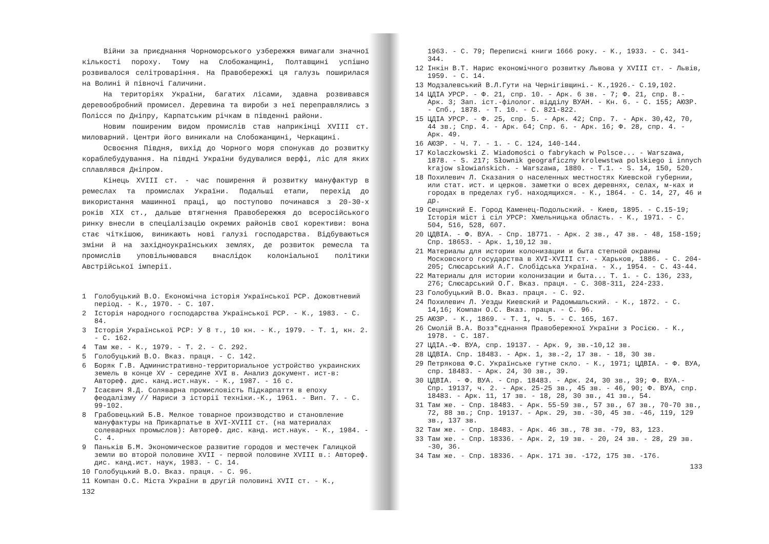Війни за приєднання Чорноморського узбережжя вимагали значної кількості пороху. Тому на Слобожанщині, Полтавщині успішно розвивалося селітроваріння. На Правобережжі ця галузь поширилася на Волині й півночі Галичини.
На територіях України, багатих лісами, здавна розвивався деревообробний промисел. Деревина та вироби з неї переправлялись з Полісся по Дніпру, Карпатським річкам в південні райони.
Новим поширеним видом промислів став наприкінці XVIII ст. миловарний. Центри його виникали на Слобожанщині, Черкащині.
Освоєння Півдня, вихід до Чорного моря спонукав до розвитку кораблебудування. На півдні України будувалися верфі, ліс для яких сплавлявся Дніпром.
Кінець XVIII ст. - час поширення й розвитку мануфактур в ремеслах та промислах України. Подальші етапи, перехід до використання машинної праці, що поступово починався з 20-30-х років XIX ст., дальше втягнення Правобережжя до всеросійського ринку внесли в спеціалізацію окремих районів свої корективи: вона стає чіткішою, виникають нові галузі господарства. Відбуваються зміни й на західноукраїнських землях, де розвиток ремесла та промислів уповільнювався внаслідок колоніальної політики Австрійської імперії.
1 Голобуцький В.О. Економічна історія Української РСР. Дожовтневий період. - К., 1970. - С. 107.
2 Історія народного господарства Української РСР. - К., 1983. - С. 84.
3 Історія Української РСР: У 8 т., 10 кн. - К., 1979. - Т. 1, кн. 2. - С. 162.
4 Там же. - К., 1979. - Т. 2. - С. 292.
5 Голобуцький В.О. Вказ. праця. - С. 142.
6 Боряк Г.В. Административно-территориальное устройство украинских земель в конце XV - середине XVI в. Анализ документ. ист-в: Автореф. дис. канд.ист.наук. - К., 1987. - 16 с.
7 Ісаєвич Я.Д. Соляварна промисловість Підкарпаття в епоху феодалізму // Нариси з історії техніки.-К., 1961. - Вип. 7. - С. 99-102.
8 Грабовецький Б.В. Мелкое товарное производство и становление мануфактуры на Прикарпатье в XVI-XVIII ст. (на материалах солеварных промыслов): Автореф. дис. канд. ист.наук. - К., 1984. - С. 4.
9 Паньків Б.М. Экономическое развитие городов и местечек Галицкой земли во второй половине XVII - первой половине XVIII в.: Автореф. дис. канд.ист. наук, 1983. - С. 14.
10 Голобуцький В.О. Вказ. праця. - С. 96.
11 Компан О.С. Міста України в другій половині XVII ст. - К.,
132
1963. - С. 79; Переписні книги 1666 року. - К., 1933. - С. 341-344.
12 Інкін В.Т. Нарис економічного розвитку Львова у XVIII ст. - Львів, 1959. - С. 14.
13 Модзалевський В.Л.Гути на Чернігівщині.- К.,1926.- С.19,102.
14 ЦДІА УРСР. - Ф. 21, спр. 10. - Арк. 6 зв. - 7; Ф. 21, спр. 8.- Арк. 3; Зап. іст.-філолог. відділу ВУАН. - Кн. 6. - С. 155; АЮЗР. - Спб., 1878. - Т. 10. - С. 821-822.
15 ЦДІА УРСР. - Ф. 25, спр. 5. - Арк. 42; Спр. 7. - Арк. 30,42, 70, 44 зв.; Спр. 4. - Арк. 64; Спр. 6. - Арк. 16; Ф. 28, спр. 4. - Арк. 49.
16 АЮЗР. - Ч. 7. - 1. - С. 124, 140-144.
17 Kolaczkowski Z. Wiadomości o fabrykach w Polsce... - Warszawa, 1878. - S. 217; Słownik geograficzny krolewstwa polskiego i innych krajow słowiańskich. - Warszawa, 1880. - T.1. - S. 14, 150, 520.
18 Похилевич Л. Сказания о населенных местностях Киевской губернии, или стат. ист. и церков. заметки о всех деревнях, селах, м-ках и городах в пределах губ. находящихся. - К., 1864. - С. 14, 27, 46 и др.
19 Сецинский Е. Город Каменец-Подольский. - Киев, 1895. - С.15-19; Історія міст і сіл УРСР: Хмельницька область. - К., 1971. - С. 504, 516, 528, 607.
20 ЦДВІА. - Ф. ВУА. - Спр. 18771. - Арк. 2 зв., 47 зв. - 48, 158-159; Спр. 18653. - Арк. 1,10,12 зв.
21 Материалы для истории колонизации и быта степной окраины Московского государства в XVI-XVIII ст. - Харьков, 1886. - С. 204-205; Слюсарський А.Г. Слобідська Україна. - Х., 1954. - С. 43-44.
22 Материалы для истории колонизации и быта... Т. 1. - С. 136, 233, 276; Слюсарський О.Г. Вказ. праця. - С. 308-311, 224-233.
23 Голобуцький В.О. Вказ. праця. - С. 92.
24 Похилевич Л. Уезды Киевский и Радомышльский. - К., 1872. - С. 14,16; Компан О.С. Вказ. праця. - С. 96.
25 АЮЗР. - К., 1869. - Т. 1, ч. 5. - С. 165, 167.
26 Смолій В.А. Возз"єднання Правобережної України з Росією. - К., 1978. - С. 187.
27 ЦДІА.-Ф. ВУА, спр. 19137. - Арк. 9, зв.-10,12 зв.
28 ЦДВІА. Спр. 18483. - Арк. 1, зв.-2, 17 зв. - 18, 30 зв.
29 Петрякова Ф.С. Українське гутне скло. - К., 1971; ЦДВІА. - Ф. ВУА, спр. 18483. - Арк. 24, 30 зв., 39.
30 ЦДВІА. - Ф. ВУА. - Спр. 18483. - Арк. 24, 30 зв., 39; Ф. ВУА.- Спр. 19137, ч. 2. - Арк. 25-25 зв., 45 зв. - 46, 90; Ф. ВУА, спр. 18483. - Арк. 11, 17 зв. - 18, 28, 30 зв., 41 зв., 54.
31 Там же. - Спр. 18483. - Арк. 55-59 зв., 57 зв., 67 зв., 70-70 зв., 72, 88 зв.; Спр. 19137. - Арк. 29, зв. -30, 45 зв. -46, 119, 129 зв., 137 зв.
32 Там же. - Спр. 18483. - Арк. 46 зв., 78 зв. -79, 83, 123.
33 Там же. - Спр. 18336. - Арк. 2, 19 зв. - 20, 24 зв. - 28, 29 зв. -30, 36.
34 Там же. - Спр. 18336. - Арк. 171 зв. -172, 175 зв. -176.
133